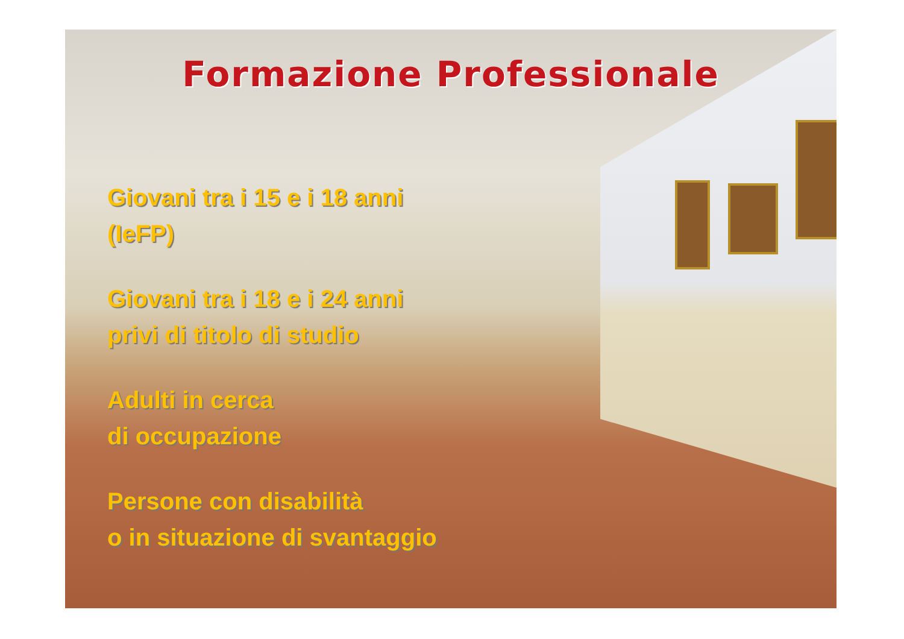Formazione Professionale
Giovani tra i 15 e i 18 anni
(IeFP)
Giovani tra i 18 e i 24 anni
privi di titolo di studio
Adulti in cerca
di occupazione
Persone con disabilità
o in situazione di svantaggio